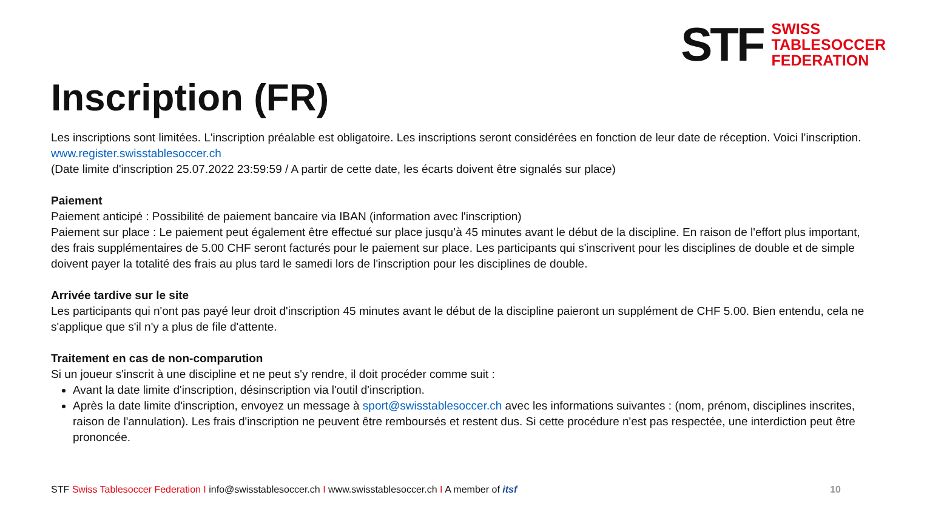STF
SWISS
TABLESOCCER
FEDERATION
Inscription (FR)
Les inscriptions sont limitées. L'inscription préalable est obligatoire. Les inscriptions seront considérées en fonction de leur date de réception. Voici l’inscription.
www.register.swisstablesoccer.ch
(Date limite d'inscription 25.07.2022 23:59:59 / A partir de cette date, les écarts doivent être signalés sur place)
Paiement
Paiement anticipé : Possibilité de paiement bancaire via IBAN (information avec l'inscription)
Paiement sur place : Le paiement peut également être effectué sur place jusqu’à 45 minutes avant le début de la discipline. En raison de l'effort plus important, des frais supplémentaires de 5.00 CHF seront facturés pour le paiement sur place. Les participants qui s'inscrivent pour les disciplines de double et de simple doivent payer la totalité des frais au plus tard le samedi lors de l'inscription pour les disciplines de double.
Arrivée tardive sur le site
Les participants qui n'ont pas payé leur droit d'inscription 45 minutes avant le début de la discipline paieront un supplément de CHF 5.00. Bien entendu, cela ne s'applique que s'il n'y a plus de file d'attente.
Traitement en cas de non-comparution
Si un joueur s'inscrit à une discipline et ne peut s'y rendre, il doit procéder comme suit :
Avant la date limite d'inscription, désinscription via l'outil d'inscription.
Après la date limite d'inscription, envoyez un message à sport@swisstablesoccer.ch avec les informations suivantes : (nom, prénom, disciplines inscrites, raison de l'annulation). Les frais d'inscription ne peuvent être remboursés et restent dus. Si cette procédure n'est pas respectée, une interdiction peut être prononcée.
STF Swiss Tablesoccer Federation I info@swisstablesoccer.ch I www.swisstablesoccer.ch I A member of itsf 10